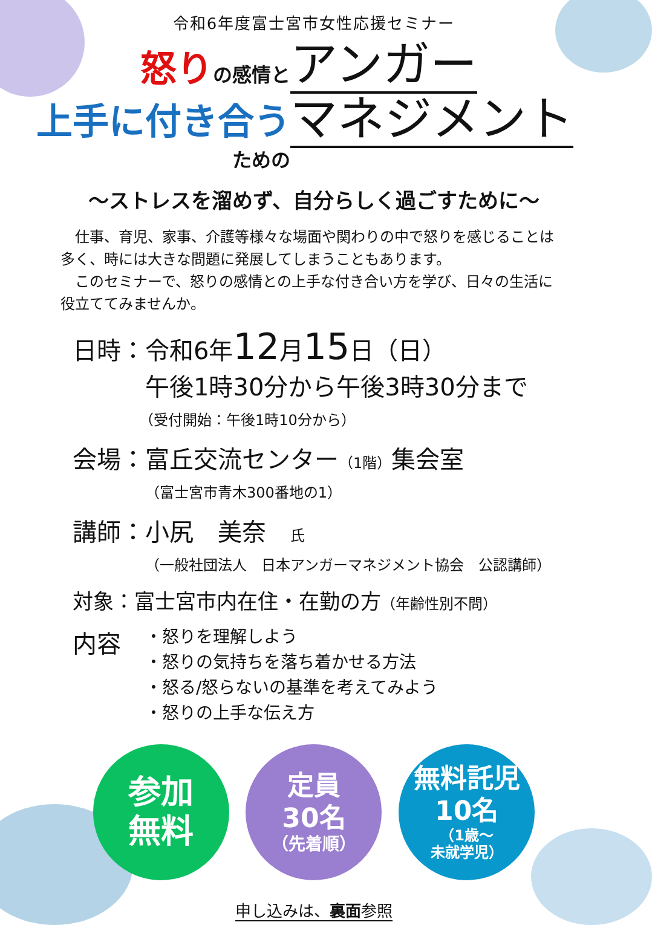令和6年度富士宮市女性応援セミナー
怒り の感情と
上手に付き合う
ための
アンガー
マネジメント
～ストレスを溜めず、自分らしく過ごすために～
　仕事、育児、家事、介護等様々な場面や関わりの中で怒りを感じることは多く、時には大きな問題に発展してしまうこともあります。
　このセミナーで、怒りの感情との上手な付き合い方を学び、日々の生活に役立ててみませんか。
日時：令和6年12月15日（日）
午後1時30分から午後3時30分まで
（受付開始：午後1時10分から）
会場：富丘交流センター（1階）集会室
（富士宮市青木300番地の1）
講師：小尻　美奈　氏
（一般社団法人　日本アンガーマネジメント協会　公認講師）
対象：富士宮市内在住・在勤の方（年齢性別不問）
内容
・怒りを理解しよう
・怒りの気持ちを落ち着かせる方法
・怒る/怒らないの基準を考えてみよう
・怒りの上手な伝え方
参加
無料
定員
30名
（先着順）
無料託児
10名
（1歳～
未就学児）
申し込みは、裏面参照